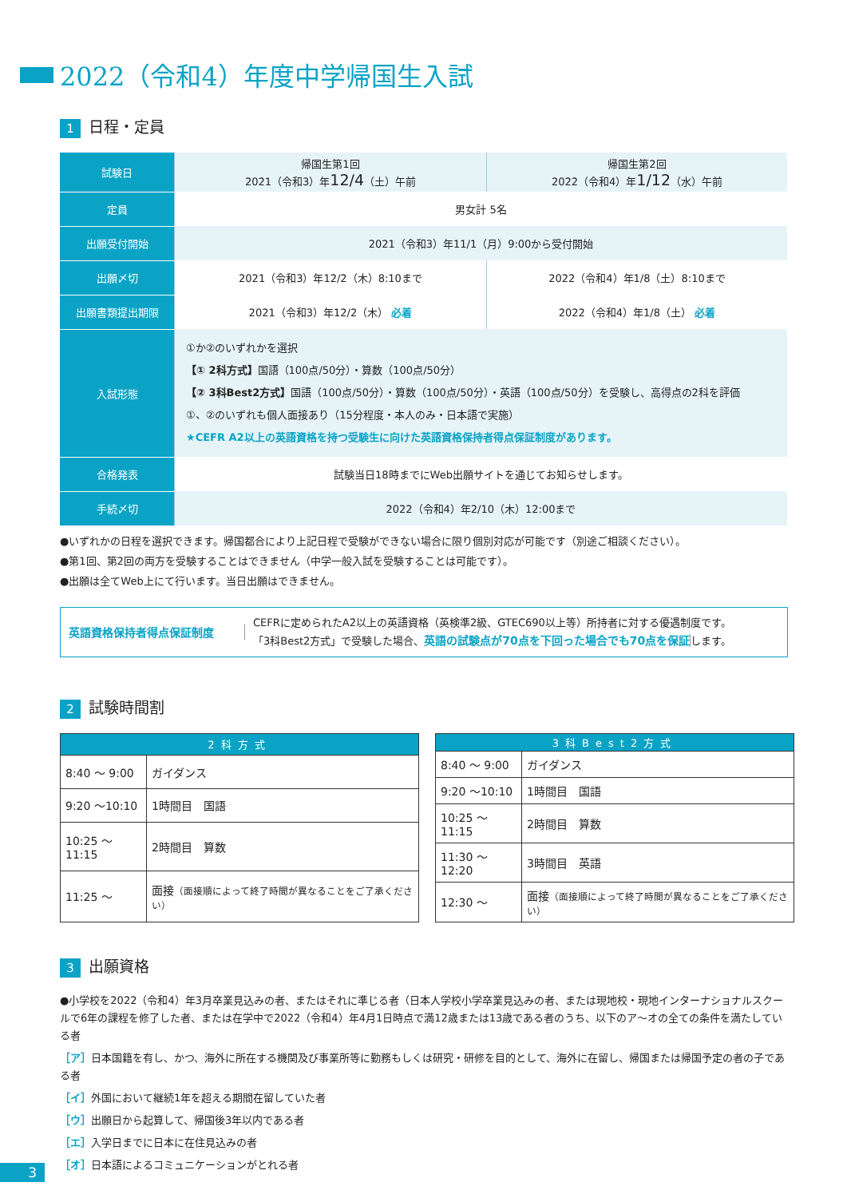2022（令和4）年度中学帰国生入試
1 日程・定員
| 試験日 | 帰国生第1回 2021（令和3）年 12/4 （土）午前 | 帰国生第2回 2022（令和4）年 1/12 （水）午前 |
| 定員 | 男女計 5名 | |
| 出願受付開始 | 2021（令和3）年11/1（月）9:00から受付開始 | |
| 出願〆切 | 2021（令和3）年12/2（木）8:10まで | 2022（令和4）年1/8（土）8:10まで |
| 出願書類提出期限 | 2021（令和3）年12/2（木） 必着 | 2022（令和4）年1/8（土） 必着 |
| 入試形態 | ①か②のいずれかを選択 【① 2科方式】 国語（100点/50分）・算数（100点/50分） 【② 3科Best2方式】 国語（100点/50分）・算数（100点/50分）・英語（100点/50分）を受験し、高得点の2科を評価 ①、②のいずれも個人面接あり（15分程度・本人のみ・日本語で実施） ★CEFR A2以上の英語資格を持つ受験生に向けた英語資格保持者得点保証制度があります。 | |
| 合格発表 | 試験当日18時までにWeb出願サイトを通じてお知らせします。 | |
| 手続〆切 | 2022（令和4）年2/10（木）12:00まで | |
●いずれかの日程を選択できます。帰国都合により上記日程で受験ができない場合に限り個別対応が可能です（別途ご相談ください）。
●第1回、第2回の両方を受験することはできません（中学一般入試を受験することは可能です）。
●出願は全てWeb上にて行います。当日出願はできません。
英語資格保持者得点保証制度
CEFRに定められたA2以上の英語資格（英検準2級、GTEC690以上等）所持者に対する優遇制度です。
「3科Best2方式」で受験した場合、英語の試験点が70点を下回った場合でも70点を保証します。
2 試験時間割
| 2科方式 | |
| --- | --- |
| 8:40 ～ 9:00 | ガイダンス |
| 9:20 ～10:10 | 1時間目 国語 |
| 10:25 ～11:15 | 2時間目 算数 |
| 11:25 ～ | 面接 （面接順によって終了時間が異なることをご了承ください） |
| 3科Best2方式 | |
| --- | --- |
| 8:40 ～ 9:00 | ガイダンス |
| 9:20 ～10:10 | 1時間目 国語 |
| 10:25 ～11:15 | 2時間目 算数 |
| 11:30 ～12:20 | 3時間目 英語 |
| 12:30 ～ | 面接 （面接順によって終了時間が異なることをご了承ください） |
3 出願資格
●小学校を2022（令和4）年3月卒業見込みの者、またはそれに準じる者（日本人学校小学卒業見込みの者、または現地校・現地インターナショナルスクールで6年の課程を修了した者、または在学中で2022（令和4）年4月1日時点で満12歳または13歳である者のうち、以下のア～オの全ての条件を満たしている者
［ア］日本国籍を有し、かつ、海外に所在する機関及び事業所等に勤務もしくは研究・研修を目的として、海外に在留し、帰国または帰国予定の者の子である者
［イ］外国において継続1年を超える期間在留していた者
［ウ］出願日から起算して、帰国後3年以内である者
［エ］入学日までに日本に在住見込みの者
［オ］日本語によるコミュニケーションがとれる者
3